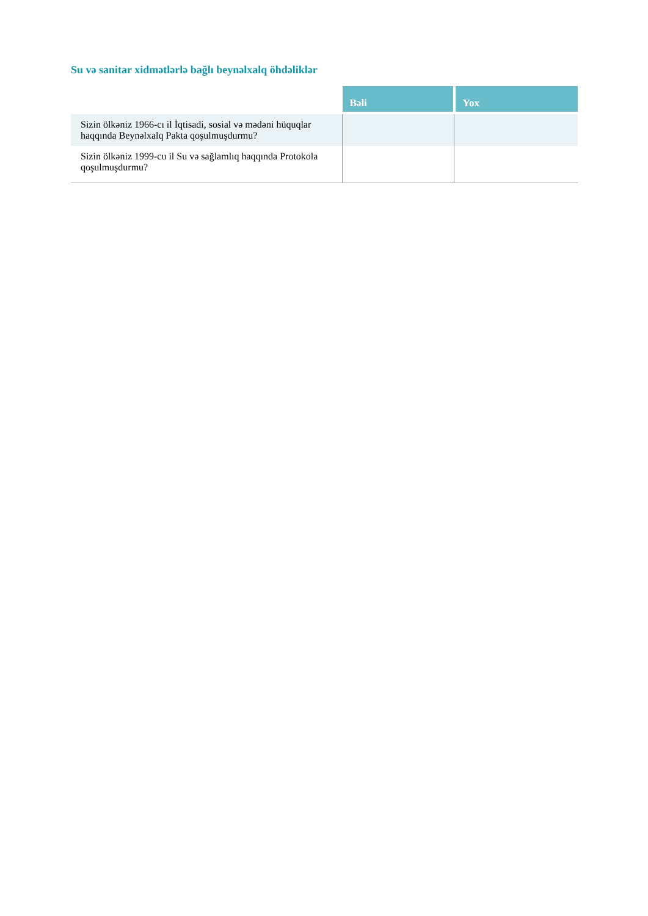Su və sanitar xidmətlərlə bağlı beynəlxalq öhdəliklər
| | Bəli | Yox |
| Sizin ölkəniz 1966-cı il İqtisadi, sosial və mədəni hüquqlar haqqında Beynəlxalq Pakta qoşulmuşdurmu? | | |
| Sizin ölkəniz 1999-cu il Su və sağlamlıq haqqında Protokola qoşulmuşdurmu? | | |